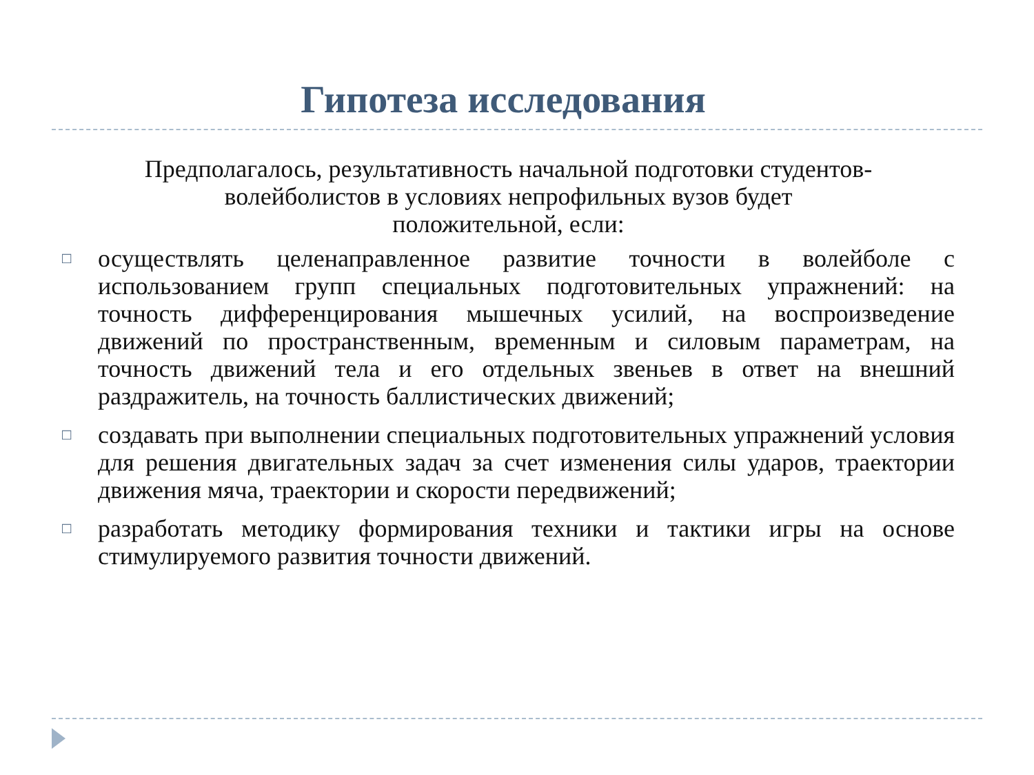Гипотеза исследования
Предполагалось, результативность начальной подготовки студентов-
волейболистов в условиях непрофильных вузов будет
положительной, если:
□ осуществлять целенаправленное развитие точности в волейболе с использованием групп специальных подготовительных упражнений: на точность дифференцирования мышечных усилий, на воспроизведение движений по пространственным, временным и силовым параметрам, на точность движений тела и его отдельных звеньев в ответ на внешний раздражитель, на точность баллистических движений;
□ создавать при выполнении специальных подготовительных упражнений условия для решения двигательных задач за счет изменения силы ударов, траектории движения мяча, траектории и скорости передвижений;
□ разработать методику формирования техники и тактики игры на основе стимулируемого развития точности движений.